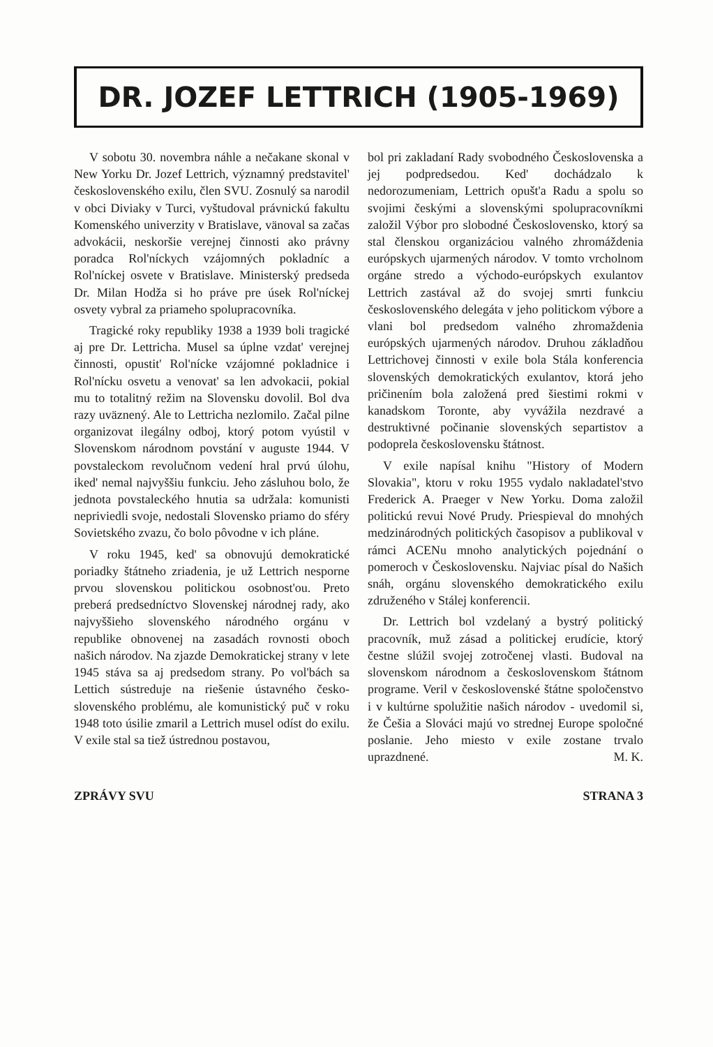DR. JOZEF LETTRICH (1905-1969)
V sobotu 30. novembra náhle a nečakane skonal v New Yorku Dr. Jozef Lettrich, významný predstavitel' československého exilu, člen SVU. Zosnulý sa narodil v obci Diviaky v Turci, vyštudoval právnickú fakultu Komenského univerzity v Bratislave, vänoval sa začas advokácii, neskoršie verejnej činnosti ako právny poradca Rol'níckych vzájomných pokladníc a Rol'níckej osvete v Bratislave. Ministerský predseda Dr. Milan Hodža si ho práve pre úsek Rol'níckej osvety vybral za priameho spolupracovníka.
Tragické roky republiky 1938 a 1939 boli tragické aj pre Dr. Lettricha. Musel sa úplne vzdat' verejnej činnosti, opustit' Rol'nícke vzájomné pokladnice i Rol'nícku osvetu a venovat' sa len advokacii, pokial mu to totalitný režim na Slovensku dovolil. Bol dva razy uväznený. Ale to Lettricha nezlomilo. Začal pilne organizovat ilegálny odboj, ktorý potom vyústil v Slovenskom národnom povstání v auguste 1944. V povstaleckom revolučnom vedení hral prvú úlohu, iked' nemal najvyššiu funkciu. Jeho zásluhou bolo, že jednota povstaleckého hnutia sa udržala: komunisti nepriviedli svoje, nedostali Slovensko priamo do sféry Sovietského zvazu, čo bolo pôvodne v ich pláne.
V roku 1945, ked' sa obnovujú demokratické poriadky štátneho zriadenia, je už Lettrich nesporne prvou slovenskou politickou osobnost'ou. Preto preberá predsedníctvo Slovenskej národnej rady, ako najvyššieho slovenského národného orgánu v republike obnovenej na zasadách rovnosti oboch našich národov. Na zjazde Demokratickej strany v lete 1945 stáva sa aj predsedom strany. Po vol'bách sa Lettich sústreduje na riešenie ústavného česko-slovenského problému, ale komunistický puč v roku 1948 toto úsilie zmaril a Lettrich musel odíst do exilu. V exile stal sa tiež ústrednou postavou,
bol pri zakladaní Rady svobodného Československa a jej podpredsedou. Ked' dochádzalo k nedorozumeniam, Lettrich opušt'a Radu a spolu so svojimi českými a slovenskými spolupracovníkmi založil Výbor pro slobodné Československo, ktorý sa stal členskou organizáciou valného zhromáždenia európskych ujarmených národov. V tomto vrcholnom orgáne stredo a východo-európskych exulantov Lettrich zastával až do svojej smrti funkciu československého delegáta v jeho politickom výbore a vlani bol predsedom valného zhromaždenia európských ujarmených národov. Druhou základňou Lettrichovej činnosti v exile bola Stála konferencia slovenských demokratických exulantov, ktorá jeho pričinením bola založená pred šiestimi rokmi v kanadskom Toronte, aby vyvážila nezdravé a destruktivné počinanie slovenských separtistov a podoprela československu štátnost.
V exile napísal knihu "History of Modern Slovakia", ktoru v roku 1955 vydalo nakladatel'stvo Frederick A. Praeger v New Yorku. Doma založil politickú revui Nové Prudy. Priespieval do mnohých medzinárodných politických časopisov a publikoval v rámci ACENu mnoho analytických pojednání o pomeroch v Československu. Najviac písal do Našich snáh, orgánu slovenského demokratického exilu združeného v Stálej konferencii.
Dr. Lettrich bol vzdelaný a bystrý politický pracovník, muž zásad a politickej erudície, ktorý čestne slúžil svojej zotročenej vlasti. Budoval na slovenskom národnom a československom štátnom programe. Veril v československé štátne spoločenstvo i v kultúrne spolužitie našich národov - uvedomil si, že Češia a Slováci majú vo strednej Europe spoločné poslanie. Jeho miesto v exile zostane trvalo uprazdnené. M. K.
ZPRÁVY SVU STRANA 3